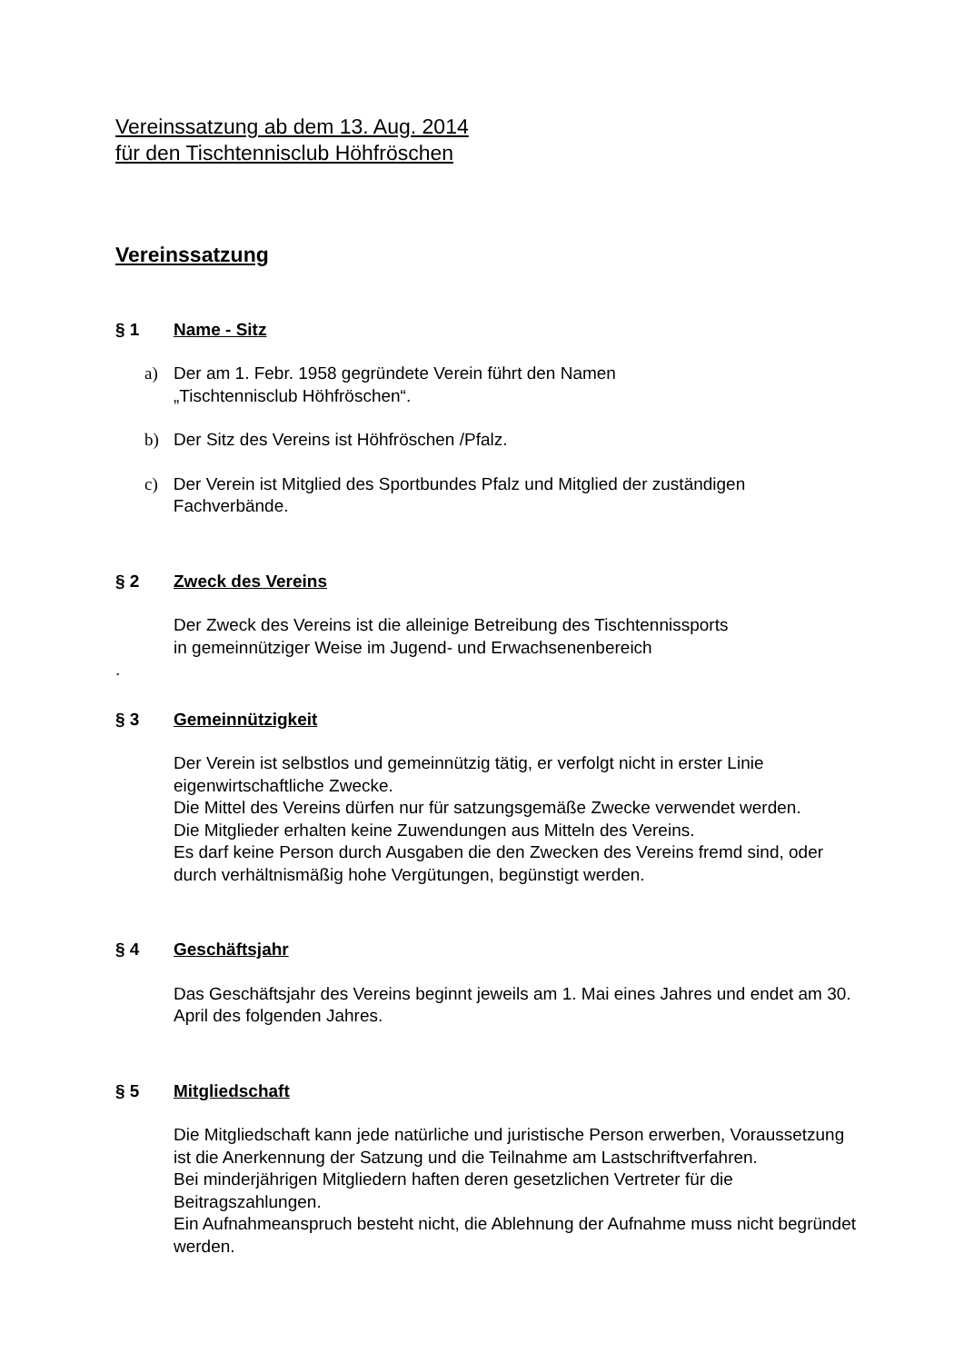Vereinssatzung ab dem 13. Aug. 2014
für den Tischtennisclub Höhfröschen
Vereinssatzung
§ 1 Name - Sitz
a) Der am 1. Febr. 1958 gegründete Verein führt den Namen
„Tischtennisclub Höhfröschen“.
b) Der Sitz des Vereins ist Höhfröschen /Pfalz.
c) Der Verein ist Mitglied des Sportbundes Pfalz und Mitglied der zuständigen Fachverbände.
§ 2 Zweck des Vereins
Der Zweck des Vereins ist die alleinige Betreibung des Tischtennissports
in gemeinnütziger Weise im Jugend- und Erwachsenenbereich
.
§ 3 Gemeinnützigkeit
Der Verein ist selbstlos und gemeinnützig tätig, er verfolgt nicht in erster Linie eigenwirtschaftliche Zwecke.
Die Mittel des Vereins dürfen nur für satzungsgemäße Zwecke verwendet werden.
Die Mitglieder erhalten keine Zuwendungen aus Mitteln des Vereins.
Es darf keine Person durch Ausgaben die den Zwecken des Vereins fremd sind, oder durch verhältnismäßig hohe Vergütungen, begünstigt werden.
§ 4 Geschäftsjahr
Das Geschäftsjahr des Vereins beginnt jeweils am 1. Mai eines Jahres und endet am 30. April des folgenden Jahres.
§ 5 Mitgliedschaft
Die Mitgliedschaft kann jede natürliche und juristische Person erwerben, Voraussetzung ist die Anerkennung der Satzung und die Teilnahme am Lastschriftverfahren.
Bei minderjährigen Mitgliedern haften deren gesetzlichen Vertreter für die Beitragszahlungen.
Ein Aufnahmeanspruch besteht nicht, die Ablehnung der Aufnahme muss nicht begründet werden.